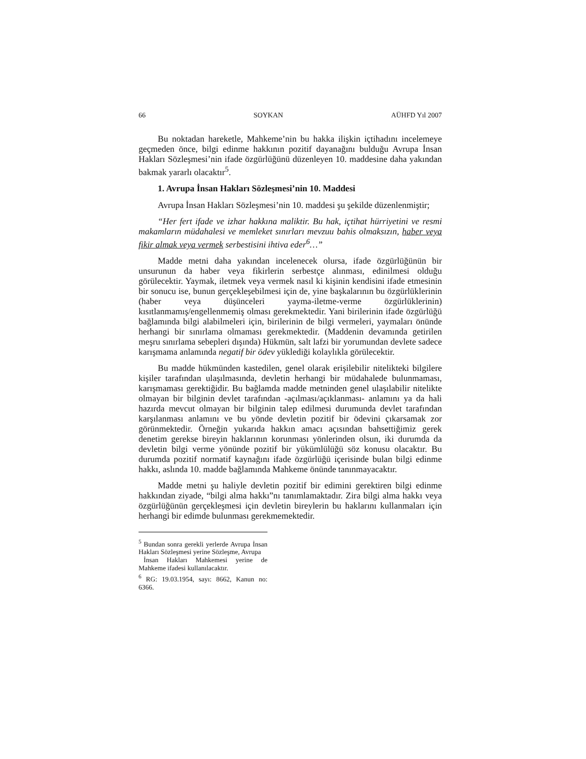66 SOYKAN AÜHFD Yıl 2007
Bu noktadan hareketle, Mahkeme’nin bu hakka ilişkin içtihadını incelemeye geçmeden önce, bilgi edinme hakkının pozitif dayanağını bulduğu Avrupa İnsan Hakları Sözleşmesi’nin ifade özgürlüğünü düzenleyen 10. maddesine daha yakından bakmak yararlı olacaktır<sup>5</sup>.
1. Avrupa İnsan Hakları Sözleşmesi’nin 10. Maddesi
Avrupa İnsan Hakları Sözleşmesi’nin 10. maddesi şu şekilde düzenlenmiştir;
“Her fert ifade ve izhar hakkına maliktir. Bu hak, içtihat hürriyetini ve resmi makamların müdahalesi ve memleket sınırları mevzuu bahis olmaksızın, haber veya fikir almak veya vermek serbestisini ihtiva eder<sup>6</sup>…”
Madde metni daha yakından incelenecek olursa, ifade özgürlüğünün bir unsurunun da haber veya fikirlerin serbestçe alınması, edinilmesi olduğu görülecektir. Yaymak, iletmek veya vermek nasıl ki kişinin kendisini ifade etmesinin bir sonucu ise, bunun gerçekleşebilmesi için de, yine başkalarının bu özgürlüklerinin (haber veya düşünceleri yayma-iletme-verme özgürlüklerinin) kısıtlanmamış/engellenmemiş olması gerekmektedir. Yani birilerinin ifade özgürlüğü bağlamında bilgi alabilmeleri için, birilerinin de bilgi vermeleri, yaymaları önünde herhangi bir sınırlama olmaması gerekmektedir. (Maddenin devamında getirilen meşru sınırlama sebepleri dışında) Hükmün, salt lafzi bir yorumundan devlete sadece karışmama anlamında negatif bir ödev yüklediği kolaylıkla görülecektir.
Bu madde hükmünden kastedilen, genel olarak erişilebilir nitelikteki bilgilere kişiler tarafından ulaşılmasında, devletin herhangi bir müdahalede bulunmaması, karışmaması gerektiğidir. Bu bağlamda madde metninden genel ulaşılabilir nitelikte olmayan bir bilginin devlet tarafından -açılması/açıklanması- anlamını ya da hali hazırda mevcut olmayan bir bilginin talep edilmesi durumunda devlet tarafından karşılanması anlamını ve bu yönde devletin pozitif bir ödevini çıkarsamak zor görünmektedir. Örneğin yukarıda hakkın amacı açısından bahsettiğimiz gerek denetim gerekse bireyin haklarının korunması yönlerinden olsun, iki durumda da devletin bilgi verme yönünde pozitif bir yükümlülüğü söz konusu olacaktır. Bu durumda pozitif normatif kaynağını ifade özgürlüğü içerisinde bulan bilgi edinme hakkı, aslında 10. madde bağlamında Mahkeme önünde tanınmayacaktır.
Madde metni şu haliyle devletin pozitif bir edimini gerektiren bilgi edinme hakkından ziyade, “bilgi alma hakkı”nı tanımlamaktadır. Zira bilgi alma hakkı veya özgürlüğünün gerçekleşmesi için devletin bireylerin bu haklarını kullanmaları için herhangi bir edimde bulunması gerekmemektedir.
<sup>5</sup> Bundan sonra gerekli yerlerde Avrupa İnsan Hakları Sözleşmesi yerine Sözleşme, Avrupa
İnsan Hakları Mahkemesi yerine de Mahkeme ifadesi kullanılacaktır.
<sup>6</sup> RG: 19.03.1954, sayı: 8662, Kanun no: 6366.